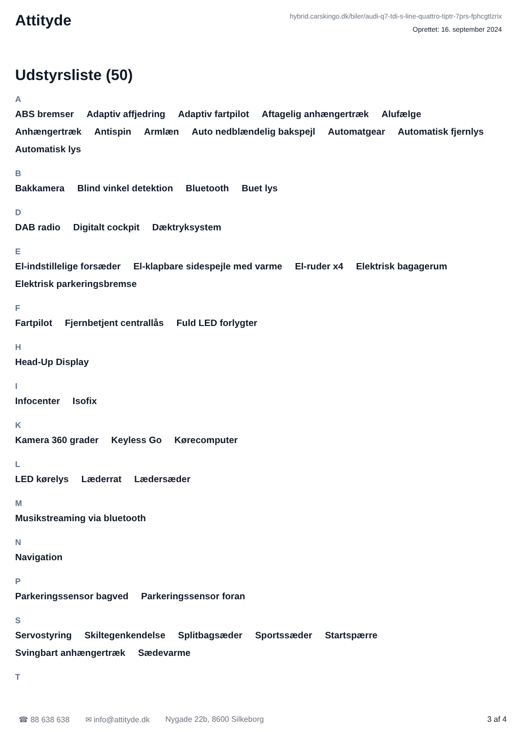Attityde
hybrid.carskingo.dk/biler/audi-q7-tdi-s-line-quattro-tiptr-7prs-fphcgtlzrix
Oprettet: 16. september 2024
Udstyrsliste (50)
A
ABS bremser Adaptiv affjedring Adaptiv fartpilot Aftagelig anhængertræk Alufælge Anhængertræk Antispin Armlæn Auto nedblændelig bakspejl Automatgear Automatisk fjernlys Automatisk lys
B
Bakkamera Blind vinkel detektion Bluetooth Buet lys
D
DAB radio Digitalt cockpit Dæktryksystem
E
El-indstillelige forsæder El-klapbare sidespejle med varme El-ruder x4 Elektrisk bagagerum Elektrisk parkeringsbremse
F
Fartpilot Fjernbetjent centrallås Fuld LED forlygter
H
Head-Up Display
I
Infocenter Isofix
K
Kamera 360 grader Keyless Go Kørecomputer
L
LED kørelys Læderrat Lædersæder
M
Musikstreaming via bluetooth
N
Navigation
P
Parkeringssensor bagved Parkeringssensor foran
S
Servostyring Skiltegenkendelse Splitbagsæder Sportssæder Startspærre Svingbart anhængertræk Sædevarme
T
☎ 88 638 638 ✉ info@attityde.dk Nygade 22b, 8600 Silkeborg 3 af 4